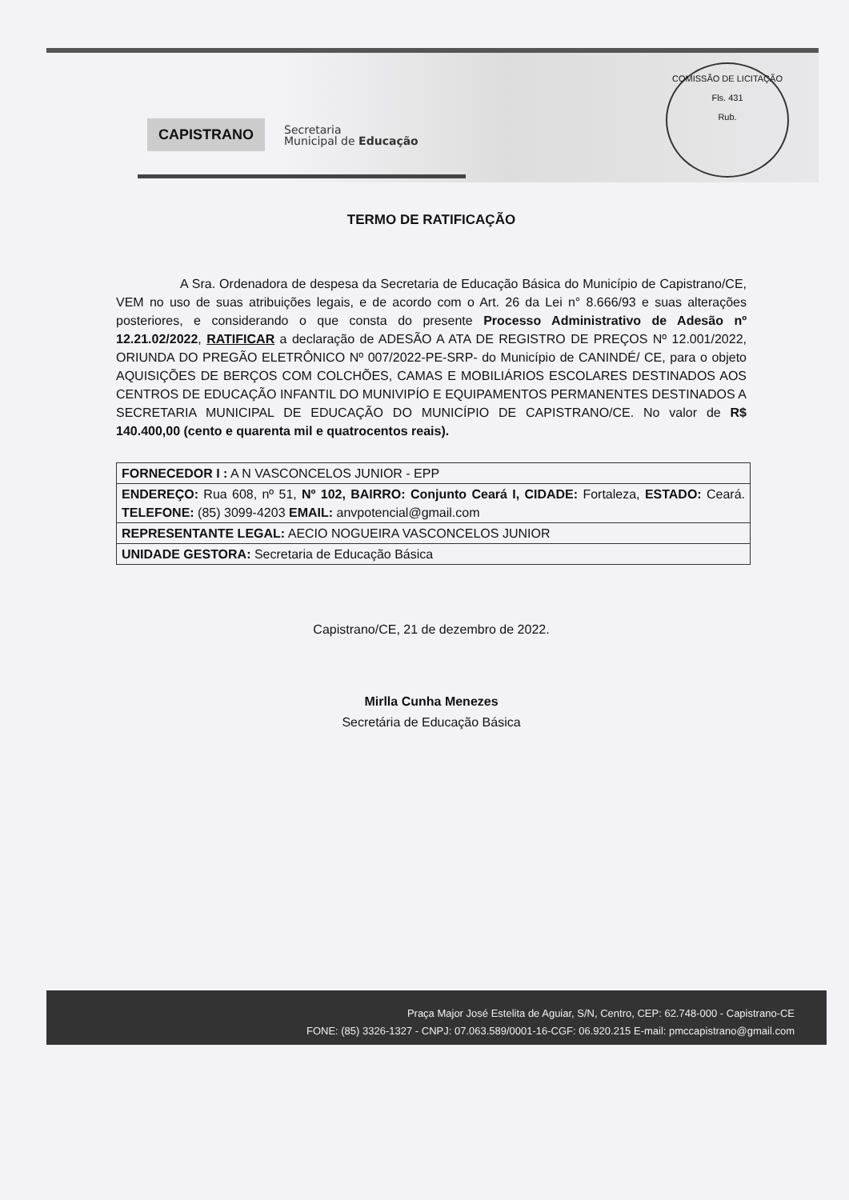CAPISTRANO
Secretaria
Municipal de Educação
COMISSÃO DE LICITAÇÃO
Fls. 431
Rub.
TERMO DE RATIFICAÇÃO
A Sra. Ordenadora de despesa da Secretaria de Educação Básica do Município de Capistrano/CE, VEM no uso de suas atribuições legais, e de acordo com o Art. 26 da Lei n° 8.666/93 e suas alterações posteriores, e considerando o que consta do presente Processo Administrativo de Adesão nº 12.21.02/2022, RATIFICAR a declaração de ADESÃO A ATA DE REGISTRO DE PREÇOS Nº 12.001/2022, ORIUNDA DO PREGÃO ELETRÔNICO Nº 007/2022-PE-SRP- do Município de CANINDÉ/ CE, para o objeto AQUISIÇÕES DE BERÇOS COM COLCHÕES, CAMAS E MOBILIÁRIOS ESCOLARES DESTINADOS AOS CENTROS DE EDUCAÇÃO INFANTIL DO MUNIVIPÍO E EQUIPAMENTOS PERMANENTES DESTINADOS A SECRETARIA MUNICIPAL DE EDUCAÇÃO DO MUNICÍPIO DE CAPISTRANO/CE. No valor de R$ 140.400,00 (cento e quarenta mil e quatrocentos reais).
| FORNECEDOR I : A N VASCONCELOS JUNIOR - EPP |
| ENDEREÇO: Rua 608, nº 51, Nº 102, BAIRRO: Conjunto Ceará I, CIDADE: Fortaleza, ESTADO: Ceará. TELEFONE: (85) 3099-4203 EMAIL: anvpotencial@gmail.com |
| REPRESENTANTE LEGAL: AECIO NOGUEIRA VASCONCELOS JUNIOR |
| UNIDADE GESTORA: Secretaria de Educação Básica |
Capistrano/CE, 21 de dezembro de 2022.
Mirlla Cunha Menezes
Secretária de Educação Básica
Praça Major José Estelita de Aguiar, S/N, Centro, CEP: 62.748-000 - Capistrano-CE
FONE: (85) 3326-1327 - CNPJ: 07.063.589/0001-16-CGF: 06.920.215 E-mail: pmccapistrano@gmail.com